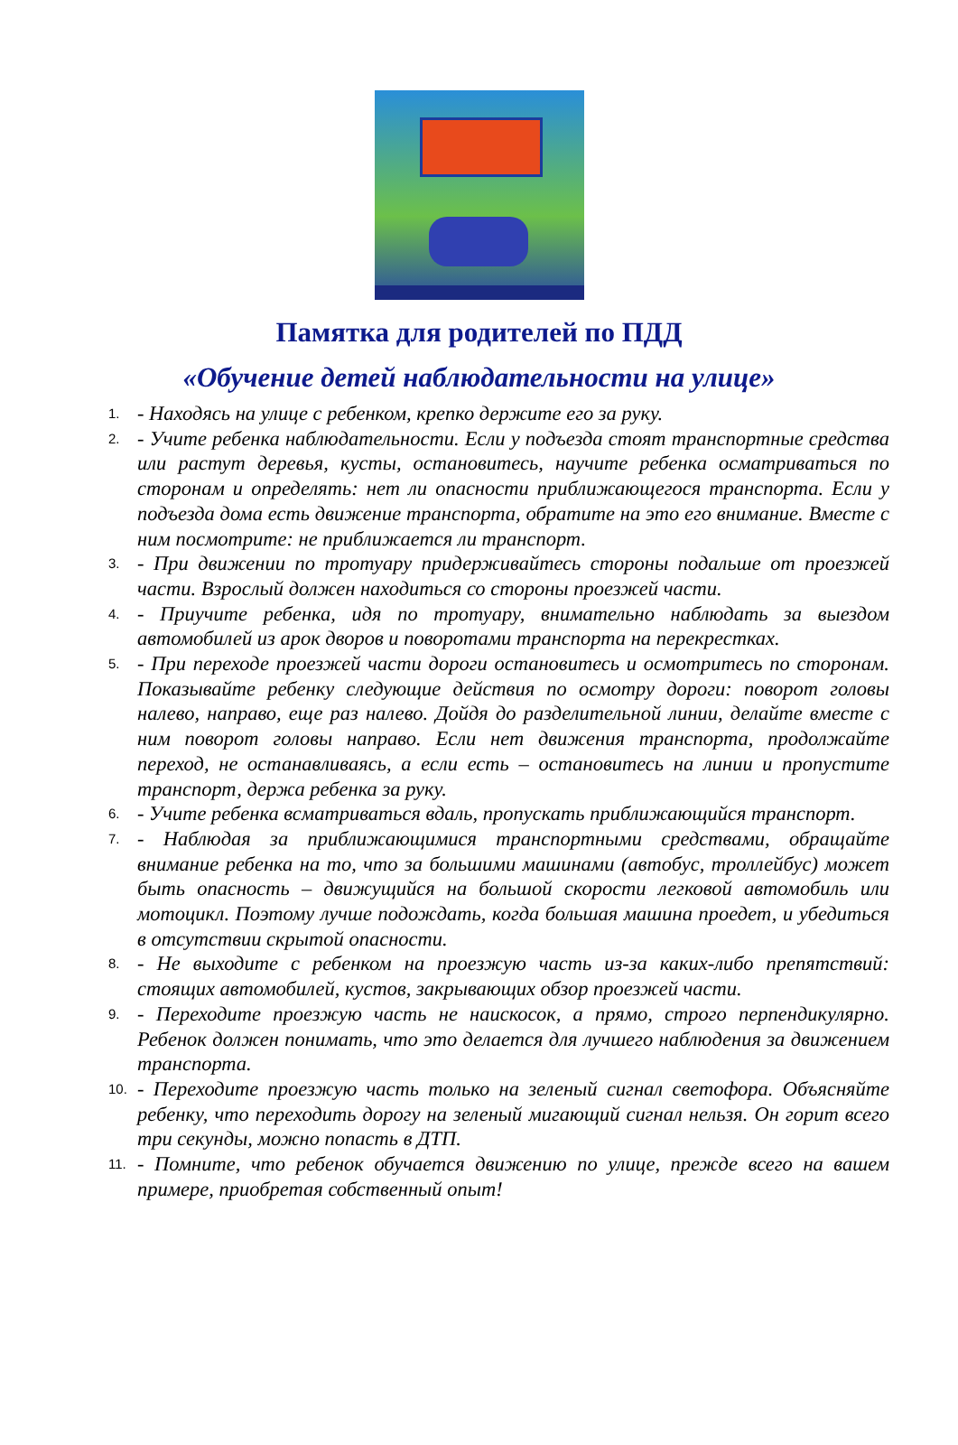Памятка для родителей по ПДД
«Обучение детей наблюдательности на улице»
1. - Находясь на улице с ребенком, крепко держите его за руку.
2. - Учите ребенка наблюдательности. Если у подъезда стоят транспортные средства или растут деревья, кусты, остановитесь, научите ребенка осматриваться по сторонам и определять: нет ли опасности приближающегося транспорта. Если у подъезда дома есть движение транспорта, обратите на это его внимание. Вместе с ним посмотрите: не приближается ли транспорт.
3. - При движении по тротуару придерживайтесь стороны подальше от проезжей части. Взрослый должен находиться со стороны проезжей части.
4. - Приучите ребенка, идя по тротуару, внимательно наблюдать за выездом автомобилей из арок дворов и поворотами транспорта на перекрестках.
5. - При переходе проезжей части дороги остановитесь и осмотритесь по сторонам. Показывайте ребенку следующие действия по осмотру дороги: поворот головы налево, направо, еще раз налево. Дойдя до разделительной линии, делайте вместе с ним поворот головы направо. Если нет движения транспорта, продолжайте переход, не останавливаясь, а если есть – остановитесь на линии и пропустите транспорт, держа ребенка за руку.
6. - Учите ребенка всматриваться вдаль, пропускать приближающийся транспорт.
7. - Наблюдая за приближающимися транспортными средствами, обращайте внимание ребенка на то, что за большими машинами (автобус, троллейбус) может быть опасность – движущийся на большой скорости легковой автомобиль или мотоцикл. Поэтому лучше подождать, когда большая машина проедет, и убедиться в отсутствии скрытой опасности.
8. - Не выходите с ребенком на проезжую часть из-за каких-либо препятствий: стоящих автомобилей, кустов, закрывающих обзор проезжей части.
9. - Переходите проезжую часть не наискосок, а прямо, строго перпендикулярно. Ребенок должен понимать, что это делается для лучшего наблюдения за движением транспорта.
10. - Переходите проезжую часть только на зеленый сигнал светофора. Объясняйте ребенку, что переходить дорогу на зеленый мигающий сигнал нельзя. Он горит всего три секунды, можно попасть в ДТП.
11. - Помните, что ребенок обучается движению по улице, прежде всего на вашем примере, приобретая собственный опыт!